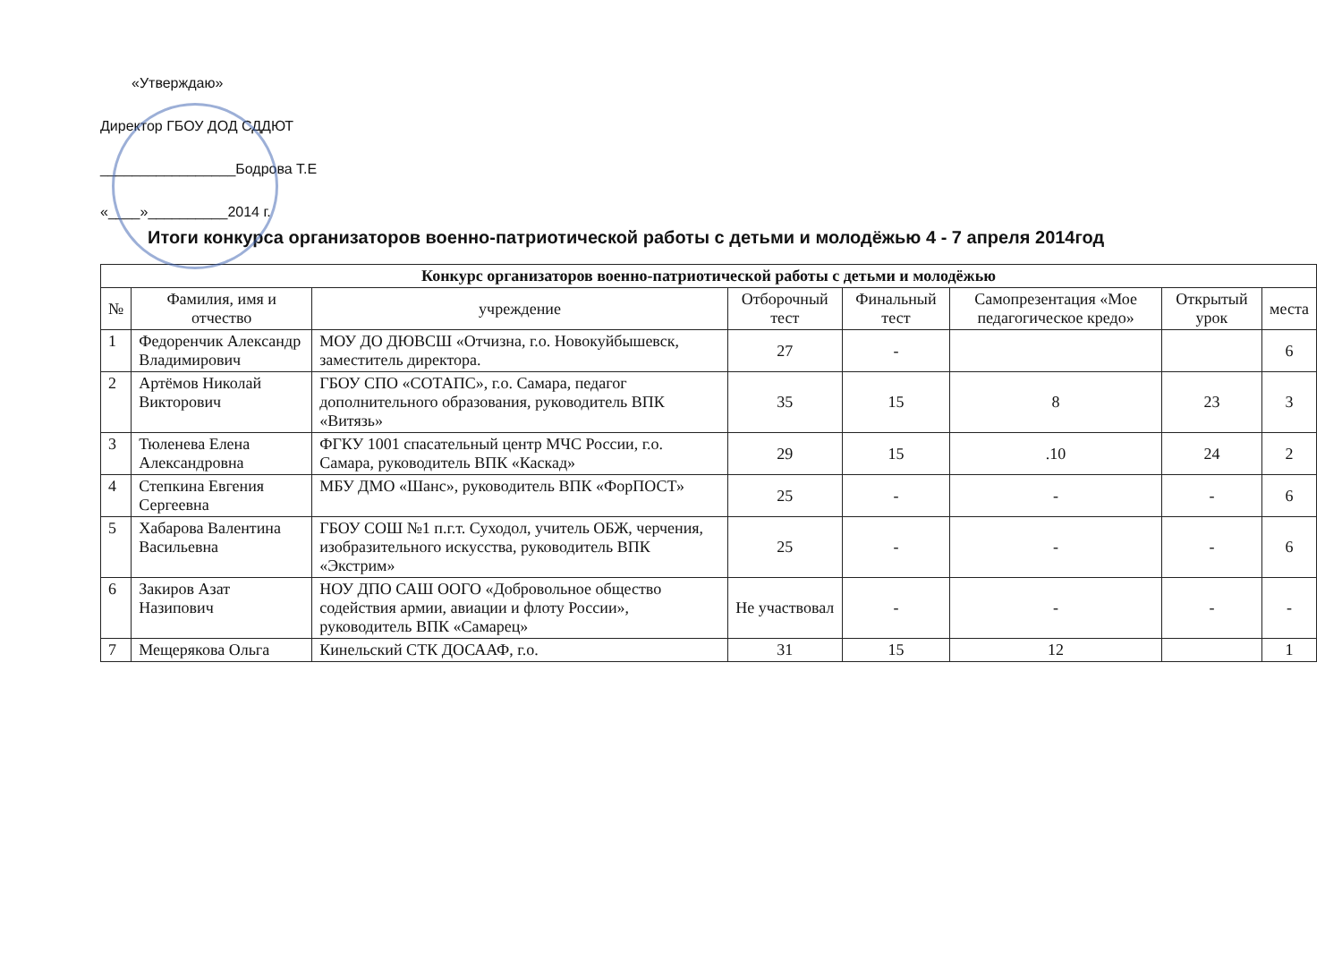«Утверждаю»
Директор ГБОУ ДОД СДДЮТ
_________________Бодрова Т.Е
«____»__________2014 г.
Итоги конкурса организаторов военно-патриотической работы с детьми и молодёжью 4 - 7 апреля 2014год
| Конкурс организаторов военно-патриотической работы с детьми и молодёжью | | | | | | | |
| --- | --- | --- | --- | --- | --- | --- | --- |
| № | Фамилия, имя и отчество | учреждение | Отборочный тест | Финальный тест | Самопрезентация «Мое педагогическое кредо» | Открытый урок | места |
| 1 | Федоренчик Александр Владимирович | МОУ ДО ДЮВСШ «Отчизна, г.о. Новокуйбышевск, заместитель директора. | 27 | - | | | 6 |
| 2 | Артёмов Николай Викторович | ГБОУ СПО «СОТАПС», г.о. Самара, педагог дополнительного образования, руководитель ВПК «Витязь» | 35 | 15 | 8 | 23 | 3 |
| 3 | Тюленева Елена Александровна | ФГКУ 1001 спасательный центр МЧС России, г.о. Самара, руководитель ВПК «Каскад» | 29 | 15 | .10 | 24 | 2 |
| 4 | Степкина Евгения Сергеевна | МБУ ДМО «Шанс», руководитель ВПК «ФорПОСТ» | 25 | - | - | - | 6 |
| 5 | Хабарова Валентина Васильевна | ГБОУ СОШ №1 п.г.т. Суходол, учитель ОБЖ, черчения, изобразительного искусства, руководитель ВПК «Экстрим» | 25 | - | - | - | 6 |
| 6 | Закиров Азат Назипович | НОУ ДПО САШ ООГО «Добровольное общество содействия армии, авиации и флоту России», руководитель ВПК «Самарец» | Не участвовал | - | - | - | - |
| 7 | Мещерякова Ольга | Кинельский СТК ДОСААФ, г.о. | 31 | 15 | 12 | | 1 |